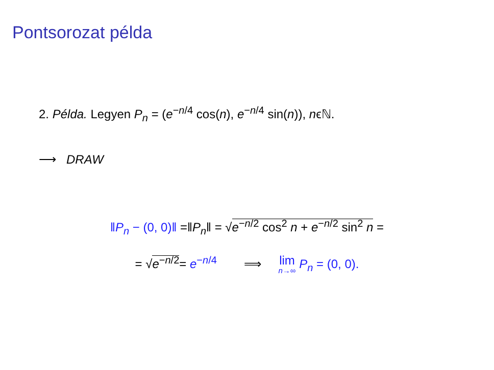Pontsorozat példa
2. Példa. Legyen P<sub>n</sub> = (e<sup>−n/4</sup> cos(n), e<sup>−n/4</sup> sin(n)), nϵℕ.
⟶ DRAW
‖P<sub>n</sub> − (0, 0)‖ =‖P<sub>n</sub>‖ = √e<sup>−n/2</sup> cos<sup>2</sup> n + e<sup>−n/2</sup> sin<sup>2</sup> n =
= √e<sup>−n/2</sup>= e<sup>−n/4</sup> ⟹ lim n→∞ P<sub>n</sub> = (0, 0).